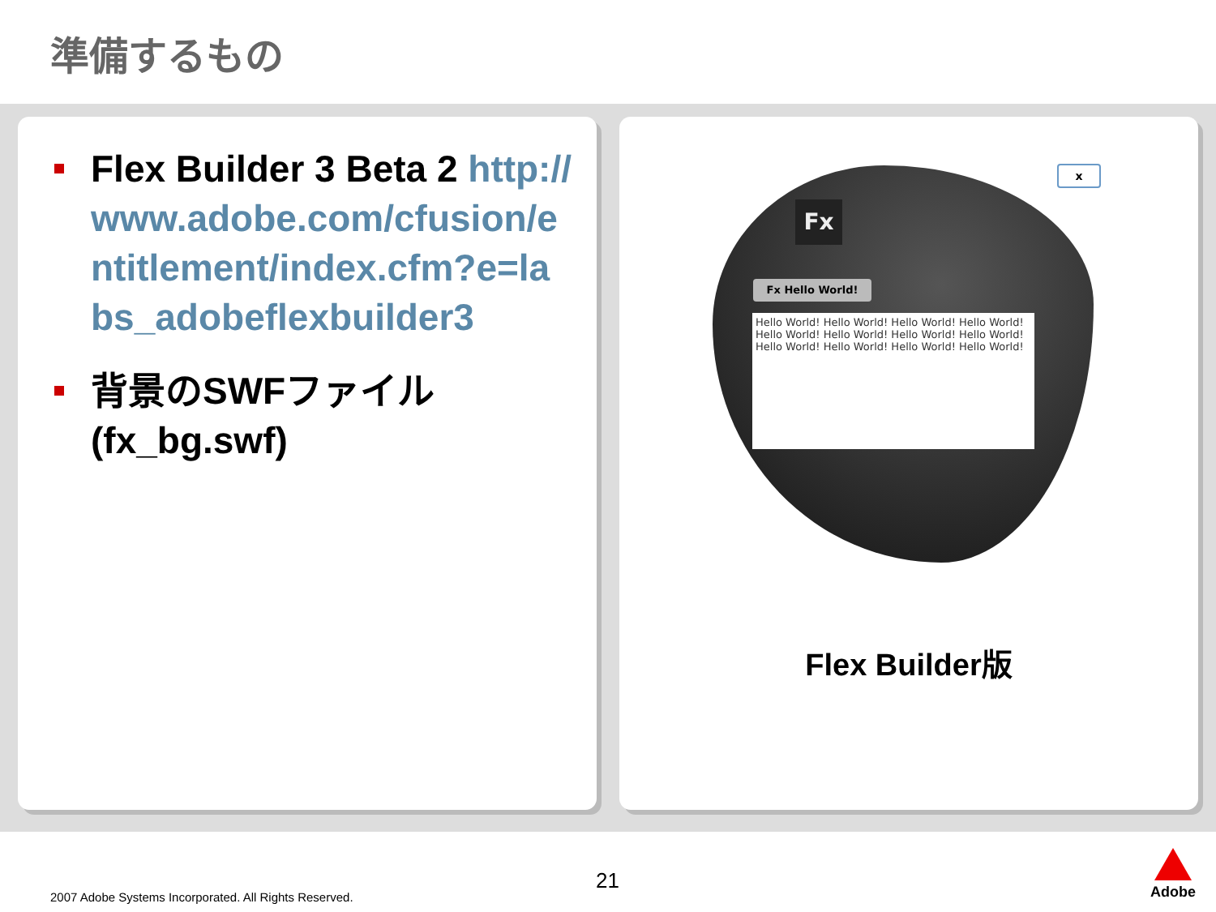準備するもの
Flex Builder 3 Beta 2 http://www.adobe.com/cfusion/entitlement/index.cfm?e=labs_adobeflexbuilder3
背景のSWFファイル (fx_bg.swf)
Fx
Fx Hello World!
Hello World! Hello World! Hello World! Hello World! Hello World! Hello World! Hello World! Hello World! Hello World! Hello World! Hello World! Hello World!
x
Flex Builder版
2007 Adobe Systems Incorporated. All Rights Reserved.
21
Adobe